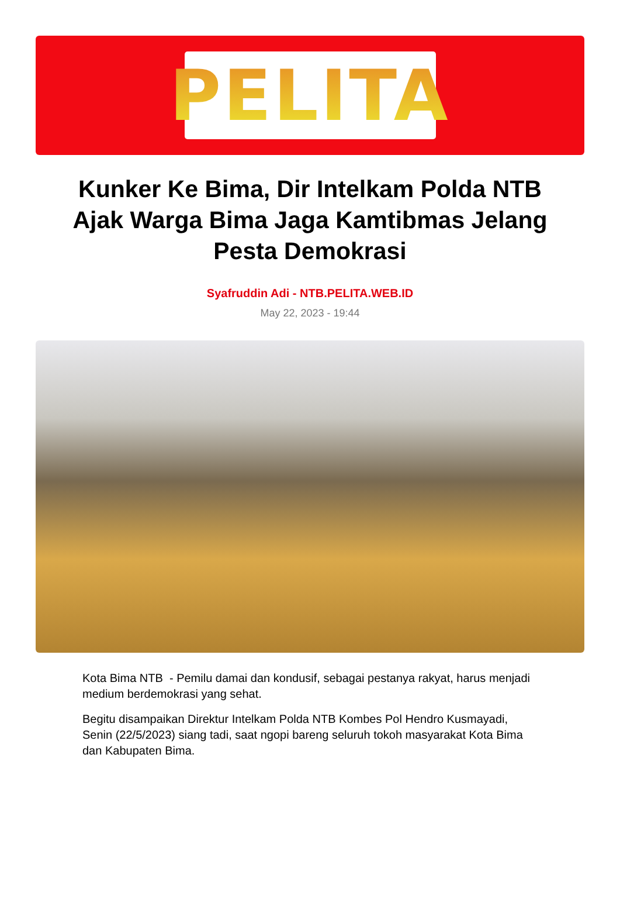PELITA
Kunker Ke Bima, Dir Intelkam Polda NTB Ajak Warga Bima Jaga Kamtibmas Jelang Pesta Demokrasi
Syafruddin Adi - NTB.PELITA.WEB.ID
May 22, 2023 - 19:44
Kota Bima NTB - Pemilu damai dan kondusif, sebagai pestanya rakyat, harus menjadi medium berdemokrasi yang sehat.
Begitu disampaikan Direktur Intelkam Polda NTB Kombes Pol Hendro Kusmayadi, Senin (22/5/2023) siang tadi, saat ngopi bareng seluruh tokoh masyarakat Kota Bima dan Kabupaten Bima.